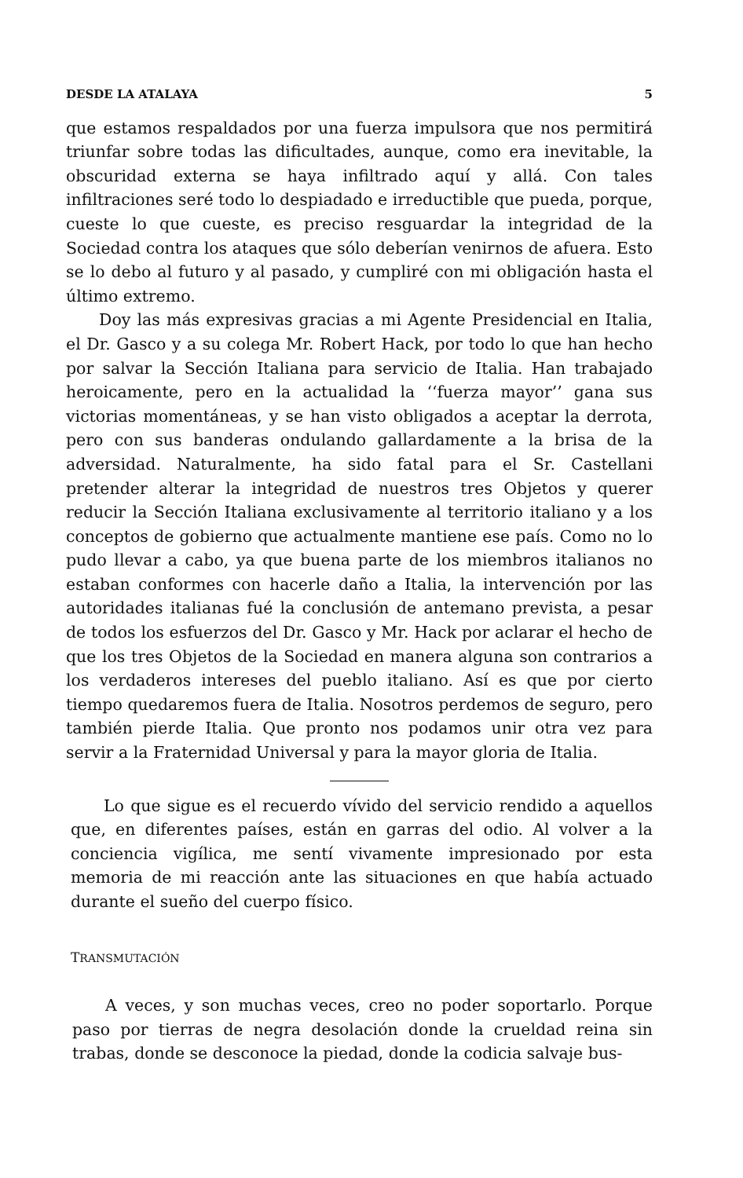DESDE LA ATALAYA 5
que estamos respaldados por una fuerza impulsora que nos permitirá triunfar sobre todas las dificultades, aunque, como era inevitable, la obscuridad externa se haya infiltrado aquí y allá. Con tales infiltraciones seré todo lo despiadado e irreductible que pueda, porque, cueste lo que cueste, es preciso resguardar la integridad de la Sociedad contra los ataques que sólo deberían venirnos de afuera. Esto se lo debo al futuro y al pasado, y cumpliré con mi obligación hasta el último extremo.
Doy las más expresivas gracias a mi Agente Presidencial en Italia, el Dr. Gasco y a su colega Mr. Robert Hack, por todo lo que han hecho por salvar la Sección Italiana para servicio de Italia. Han trabajado heroicamente, pero en la actualidad la ‘‘fuerza mayor’’ gana sus victorias momentáneas, y se han visto obligados a aceptar la derrota, pero con sus banderas ondulando gallardamente a la brisa de la adversidad. Naturalmente, ha sido fatal para el Sr. Castellani pretender alterar la integridad de nuestros tres Objetos y querer reducir la Sección Italiana exclusivamente al territorio italiano y a los conceptos de gobierno que actualmente mantiene ese país. Como no lo pudo llevar a cabo, ya que buena parte de los miembros italianos no estaban conformes con hacerle daño a Italia, la intervención por las autoridades italianas fué la conclusión de antemano prevista, a pesar de todos los esfuerzos del Dr. Gasco y Mr. Hack por aclarar el hecho de que los tres Objetos de la Sociedad en manera alguna son contrarios a los verdaderos intereses del pueblo italiano. Así es que por cierto tiempo quedaremos fuera de Italia. Nosotros perdemos de seguro, pero también pierde Italia. Que pronto nos podamos unir otra vez para servir a la Fraternidad Universal y para la mayor gloria de Italia.
Lo que sigue es el recuerdo vívido del servicio rendido a aquellos que, en diferentes países, están en garras del odio. Al volver a la conciencia vigílica, me sentí vivamente impresionado por esta memoria de mi reacción ante las situaciones en que había actuado durante el sueño del cuerpo físico.
TRANSMUTACIÓN
A veces, y son muchas veces, creo no poder soportarlo. Porque paso por tierras de negra desolación donde la crueldad reina sin trabas, donde se desconoce la piedad, donde la codicia salvaje bus-